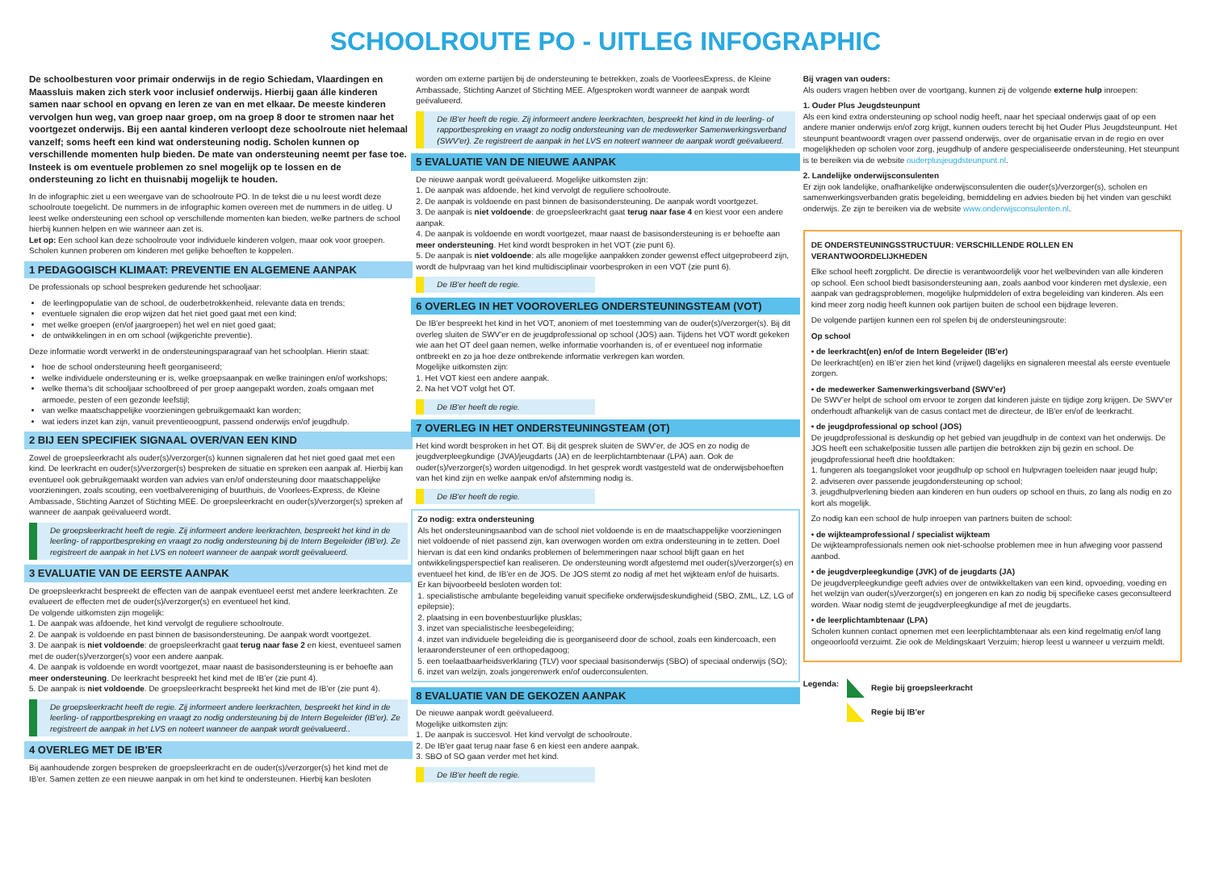SCHOOLROUTE PO - UITLEG INFOGRAPHIC
De schoolbesturen voor primair onderwijs in de regio Schiedam, Vlaardingen en Maassluis maken zich sterk voor inclusief onderwijs. Hierbij gaan álle kinderen samen naar school en opvang en leren ze van en met elkaar. De meeste kinderen vervolgen hun weg, van groep naar groep, om na groep 8 door te stromen naar het voortgezet onderwijs. Bij een aantal kinderen verloopt deze schoolroute niet helemaal vanzelf; soms heeft een kind wat ondersteuning nodig. Scholen kunnen op verschillende momenten hulp bieden. De mate van ondersteuning neemt per fase toe. Insteek is om eventuele problemen zo snel mogelijk op te lossen en de ondersteuning zo licht en thuisnabij mogelijk te houden.
In de infographic ziet u een weergave van de schoolroute PO. In de tekst die u nu leest wordt deze schoolroute toegelicht. De nummers in de infographic komen overeen met de nummers in de uitleg. U leest welke ondersteuning een school op verschillende momenten kan bieden, welke partners de school hierbij kunnen helpen en wie wanneer aan zet is.
Let op: Een school kan deze schoolroute voor individuele kinderen volgen, maar ook voor groepen. Scholen kunnen proberen om kinderen met gelijke behoeften te koppelen.
1 PEDAGOGISCH KLIMAAT: PREVENTIE EN ALGEMENE AANPAK
De professionals op school bespreken gedurende het schooljaar:
de leerlingpopulatie van de school, de ouderbetrokkenheid, relevante data en trends;
eventuele signalen die erop wijzen dat het niet goed gaat met een kind;
met welke groepen (en/of jaargroepen) het wel en niet goed gaat;
de ontwikkelingen in en om school (wijkgerichte preventie).
Deze informatie wordt verwerkt in de ondersteuningsparagraaf van het schoolplan. Hierin staat:
hoe de school ondersteuning heeft georganiseerd;
welke individuele ondersteuning er is, welke groepsaanpak en welke trainingen en/of workshops;
welke thema's dit schooljaar schoolbreed of per groep aangepakt worden, zoals omgaan met armoede, pesten of een gezonde leefstijl;
van welke maatschappelijke voorzieningen gebruikgemaakt kan worden;
wat ieders inzet kan zijn, vanuit preventieoogpunt, passend onderwijs en/of jeugdhulp.
2 BIJ EEN SPECIFIEK SIGNAAL OVER/VAN EEN KIND
Zowel de groepsleerkracht als ouder(s)/verzorger(s) kunnen signaleren dat het niet goed gaat met een kind. De leerkracht en ouder(s)/verzorger(s) bespreken de situatie en spreken een aanpak af. Hierbij kan eventueel ook gebruikgemaakt worden van advies van en/of ondersteuning door maatschappelijke voorzieningen, zoals scouting, een voetbalvereniging of buurthuis, de Voorlees-Express, de Kleine Ambassade, Stichting Aanzet of Stichting MEE. De groepsleerkracht en ouder(s)/verzorger(s) spreken af wanneer de aanpak geëvalueerd wordt.
De groepsleerkracht heeft de regie. Zij informeert andere leerkrachten, bespreekt het kind in de leerling- of rapportbespreking en vraagt zo nodig ondersteuning bij de Intern Begeleider (IB'er). Ze registreert de aanpak in het LVS en noteert wanneer de aanpak wordt geëvalueerd.
3 EVALUATIE VAN DE EERSTE AANPAK
De groepsleerkracht bespreekt de effecten van de aanpak eventueel eerst met andere leerkrachten. Ze evalueert de effecten met de ouder(s)/verzorger(s) en eventueel het kind.
De volgende uitkomsten zijn mogelijk:
1. De aanpak was afdoende, het kind vervolgt de reguliere schoolroute.
2. De aanpak is voldoende en past binnen de basisondersteuning. De aanpak wordt voortgezet.
3. De aanpak is niet voldoende: de groepsleerkracht gaat terug naar fase 2 en kiest, eventueel samen met de ouder(s)/verzorger(s) voor een andere aanpak.
4. De aanpak is voldoende en wordt voortgezet, maar naast de basisondersteuning is er behoefte aan meer ondersteuning. De leerkracht bespreekt het kind met de IB'er (zie punt 4).
5. De aanpak is niet voldoende. De groepsleerkracht bespreekt het kind met de IB'er (zie punt 4).
De groepsleerkracht heeft de regie. Zij informeert andere leerkrachten, bespreekt het kind in de leerling- of rapportbespreking en vraagt zo nodig ondersteuning bij de Intern Begeleider (IB'er). Ze registreert de aanpak in het LVS en noteert wanneer de aanpak wordt geëvalueerd..
4 OVERLEG MET DE IB'ER
Bij aanhoudende zorgen bespreken de groepsleerkracht en de ouder(s)/verzorger(s) het kind met de IB'er. Samen zetten ze een nieuwe aanpak in om het kind te ondersteunen. Hierbij kan besloten
worden om externe partijen bij de ondersteuning te betrekken, zoals de VoorleesExpress, de Kleine Ambassade, Stichting Aanzet of Stichting MEE. Afgesproken wordt wanneer de aanpak wordt geëvalueerd.
De IB'er heeft de regie. Zij informeert andere leerkrachten, bespreekt het kind in de leerling- of rapportbespreking en vraagt zo nodig ondersteuning van de medewerker Samenwerkingsverband (SWV'er). Ze registreert de aanpak in het LVS en noteert wanneer de aanpak wordt geëvalueerd.
5 EVALUATIE VAN DE NIEUWE AANPAK
De nieuwe aanpak wordt geëvalueerd. Mogelijke uitkomsten zijn:
1. De aanpak was afdoende, het kind vervolgt de reguliere schoolroute.
2. De aanpak is voldoende en past binnen de basisondersteuning. De aanpak wordt voortgezet.
3. De aanpak is niet voldoende: de groepsleerkracht gaat terug naar fase 4 en kiest voor een andere aanpak.
4. De aanpak is voldoende en wordt voortgezet, maar naast de basisondersteuning is er behoefte aan meer ondersteuning. Het kind wordt besproken in het VOT (zie punt 6).
5. De aanpak is niet voldoende: als alle mogelijke aanpakken zonder gewenst effect uitgeprobeerd zijn, wordt de hulpvraag van het kind multidisciplinair voorbesproken in een VOT (zie punt 6).
De IB'er heeft de regie.
6 OVERLEG IN HET VOOROVERLEG ONDERSTEUNINGSTEAM (VOT)
De IB'er bespreekt het kind in het VOT, anoniem of met toestemming van de ouder(s)/verzorger(s). Bij dit overleg sluiten de SWV'er en de jeugdprofessional op school (JOS) aan. Tijdens het VOT wordt gekeken wie aan het OT deel gaan nemen, welke informatie voorhanden is, of er eventueel nog informatie ontbreekt en zo ja hoe deze ontbrekende informatie verkregen kan worden.
Mogelijke uitkomsten zijn:
1. Het VOT kiest een andere aanpak.
2. Na het VOT volgt het OT.
De IB'er heeft de regie.
7 OVERLEG IN HET ONDERSTEUNINGSTEAM (OT)
Het kind wordt besproken in het OT. Bij dit gesprek sluiten de SWV'er, de JOS en zo nodig de jeugdverpleegkundige (JVA)/jeugdarts (JA) en de leerplichtambtenaar (LPA) aan. Ook de ouder(s)/verzorger(s) worden uitgenodigd. In het gesprek wordt vastgesteld wat de onderwijsbehoeften van het kind zijn en welke aanpak en/of afstemming nodig is.
De IB'er heeft de regie.
Zo nodig: extra ondersteuning
Als het ondersteuningsaanbod van de school niet voldoende is en de maatschappelijke voorzieningen niet voldoende of niet passend zijn, kan overwogen worden om extra ondersteuning in te zetten. Doel hiervan is dat een kind ondanks problemen of belemmeringen naar school blijft gaan en het ontwikkelingsperspectief kan realiseren. De ondersteuning wordt afgestemd met ouder(s)/verzorger(s) en eventueel het kind, de IB'er en de JOS. De JOS stemt zo nodig af met het wijkteam en/of de huisarts.
Er kan bijvoorbeeld besloten worden tot:
1. specialistische ambulante begeleiding vanuit specifieke onderwijsdeskundigheid (SBO, ZML, LZ, LG of epilepsie);
2. plaatsing in een bovenbestuurlijke plusklas;
3. inzet van specialistische leesbegeleiding;
4. inzet van individuele begeleiding die is georganiseerd door de school, zoals een kindercoach, een leraarondersteuner of een orthopedagoog;
5. een toelaatbaarheidsverklaring (TLV) voor speciaal basisonderwijs (SBO) of speciaal onderwijs (SO);
6. inzet van welzijn, zoals jongerenwerk en/of ouderconsulenten.
8 EVALUATIE VAN DE GEKOZEN AANPAK
De nieuwe aanpak wordt geëvalueerd.
Mogelijke uitkomsten zijn:
1. De aanpak is succesvol. Het kind vervolgt de schoolroute.
2. De IB'er gaat terug naar fase 6 en kiest een andere aanpak.
3. SBO of SO gaan verder met het kind.
De IB'er heeft de regie.
Bij vragen van ouders:
Als ouders vragen hebben over de voortgang, kunnen zij de volgende externe hulp inroepen:
1. Ouder Plus Jeugdsteunpunt
Als een kind extra ondersteuning op school nodig heeft, naar het speciaal onderwijs gaat of op een andere manier onderwijs en/of zorg krijgt, kunnen ouders terecht bij het Ouder Plus Jeugdsteunpunt. Het steunpunt beantwoordt vragen over passend onderwijs, over de organisatie ervan in de regio en over mogelijkheden op scholen voor zorg, jeugdhulp of andere gespecialiseerde ondersteuning. Het steunpunt is te bereiken via de website ouderplusjeugdsteunpunt.nl.
2. Landelijke onderwijsconsulenten
Er zijn ook landelijke, onafhankelijke onderwijsconsulenten die ouder(s)/verzorger(s), scholen en samenwerkingsverbanden gratis begeleiding, bemiddeling en advies bieden bij het vinden van geschikt onderwijs. Ze zijn te bereiken via de website www.onderwijsconsulenten.nl.
DE ONDERSTEUNINGSSTRUCTUUR: VERSCHILLENDE ROLLEN EN VERANTWOORDELIJKHEDEN
Elke school heeft zorgplicht. De directie is verantwoordelijk voor het welbevinden van alle kinderen op school. Een school biedt basisondersteuning aan, zoals aanbod voor kinderen met dyslexie, een aanpak van gedragsproblemen, mogelijke hulpmiddelen of extra begeleiding van kinderen. Als een kind meer zorg nodig heeft kunnen ook partijen buiten de school een bijdrage leveren.
De volgende partijen kunnen een rol spelen bij de ondersteuningsroute:
Op school
• de leerkracht(en) en/of de Intern Begeleider (IB'er)
De leerkracht(en) en IB'er zien het kind (vrijwel) dagelijks en signaleren meestal als eerste eventuele zorgen.
• de medewerker Samenwerkingsverband (SWV'er)
De SWV'er helpt de school om ervoor te zorgen dat kinderen juiste en tijdige zorg krijgen. De SWV'er onderhoudt afhankelijk van de casus contact met de directeur, de IB'er en/of de leerkracht.
• de jeugdprofessional op school (JOS)
De jeugdprofessional is deskundig op het gebied van jeugdhulp in de context van het onderwijs. De JOS heeft een schakelpositie tussen alle partijen die betrokken zijn bij gezin en school. De jeugdprofessional heeft drie hoofdtaken:
1. fungeren als toegangsloket voor jeugdhulp op school en hulpvragen toeleiden naar jeugd hulp;
2. adviseren over passende jeugdondersteuning op school;
3. jeugdhulpverlening bieden aan kinderen en hun ouders op school en thuis, zo lang als nodig en zo kort als mogelijk.
Zo nodig kan een school de hulp inroepen van partners buiten de school:
• de wijkteamprofessional / specialist wijkteam
De wijkteamprofessionals nemen ook niet-schoolse problemen mee in hun afweging voor passend aanbod.
• de jeugdverpleegkundige (JVK) of de jeugdarts (JA)
De jeugdverpleegkundige geeft advies over de ontwikkeltaken van een kind, opvoeding, voeding en het welzijn van ouder(s)/verzorger(s) en jongeren en kan zo nodig bij specifieke cases geconsulteerd worden. Waar nodig stemt de jeugdverpleegkundige af met de jeugdarts.
• de leerplichtambtenaar (LPA)
Scholen kunnen contact opnemen met een leerplichtambtenaar als een kind regelmatig en/of lang ongeoorloofd verzuimt. Zie ook de Meldingskaart Verzuim; hierop leest u wanneer u verzuim meldt.
Legenda: Regie bij groepsleerkracht
Regie bij IB'er